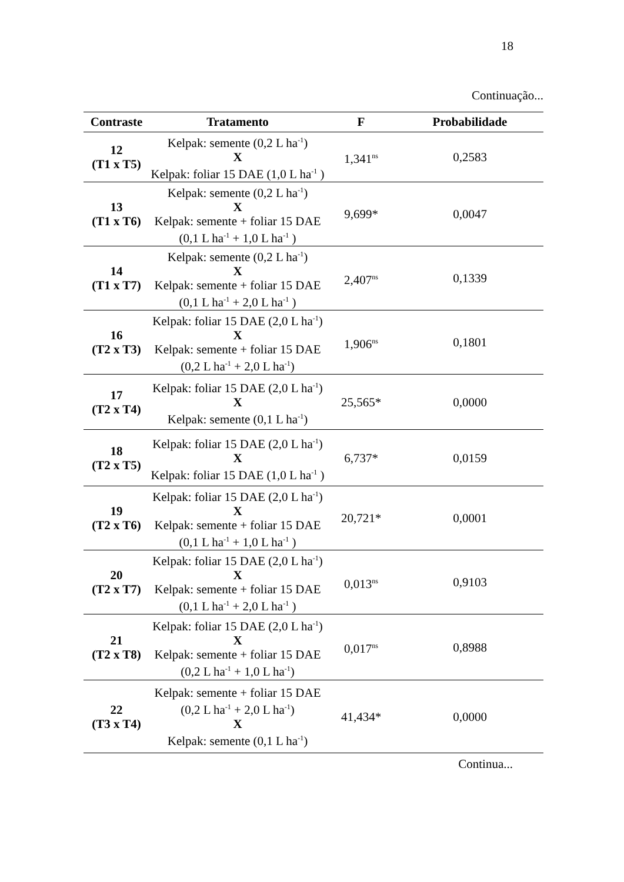18
Continuação...
| Contraste | Tratamento | F | Probabilidade |
| --- | --- | --- | --- |
| 12 (T1 x T5) | Kelpak: semente (0,2 L ha<sup>-1</sup>) X Kelpak: foliar 15 DAE (1,0 L ha<sup>-1</sup> ) | 1,341<sup>ns</sup> | 0,2583 |
| 13 (T1 x T6) | Kelpak: semente (0,2 L ha<sup>-1</sup>) X Kelpak: semente + foliar 15 DAE (0,1 L ha<sup>-1</sup> + 1,0 L ha<sup>-1</sup> ) | 9,699* | 0,0047 |
| 14 (T1 x T7) | Kelpak: semente (0,2 L ha<sup>-1</sup>) X Kelpak: semente + foliar 15 DAE (0,1 L ha<sup>-1</sup> + 2,0 L ha<sup>-1</sup> ) | 2,407<sup>ns</sup> | 0,1339 |
| 16 (T2 x T3) | Kelpak: foliar 15 DAE (2,0 L ha<sup>-1</sup>) X Kelpak: semente + foliar 15 DAE (0,2 L ha<sup>-1</sup> + 2,0 L ha<sup>-1</sup>) | 1,906<sup>ns</sup> | 0,1801 |
| 17 (T2 x T4) | Kelpak: foliar 15 DAE (2,0 L ha<sup>-1</sup>) X Kelpak: semente (0,1 L ha<sup>-1</sup>) | 25,565* | 0,0000 |
| 18 (T2 x T5) | Kelpak: foliar 15 DAE (2,0 L ha<sup>-1</sup>) X Kelpak: foliar 15 DAE (1,0 L ha<sup>-1</sup> ) | 6,737* | 0,0159 |
| 19 (T2 x T6) | Kelpak: foliar 15 DAE (2,0 L ha<sup>-1</sup>) X Kelpak: semente + foliar 15 DAE (0,1 L ha<sup>-1</sup> + 1,0 L ha<sup>-1</sup> ) | 20,721* | 0,0001 |
| 20 (T2 x T7) | Kelpak: foliar 15 DAE (2,0 L ha<sup>-1</sup>) X Kelpak: semente + foliar 15 DAE (0,1 L ha<sup>-1</sup> + 2,0 L ha<sup>-1</sup> ) | 0,013<sup>ns</sup> | 0,9103 |
| 21 (T2 x T8) | Kelpak: foliar 15 DAE (2,0 L ha<sup>-1</sup>) X Kelpak: semente + foliar 15 DAE (0,2 L ha<sup>-1</sup> + 1,0 L ha<sup>-1</sup>) | 0,017<sup>ns</sup> | 0,8988 |
| 22 (T3 x T4) | Kelpak: semente + foliar 15 DAE (0,2 L ha<sup>-1</sup> + 2,0 L ha<sup>-1</sup>) X Kelpak: semente (0,1 L ha<sup>-1</sup>) | 41,434* | 0,0000 |
Continua...